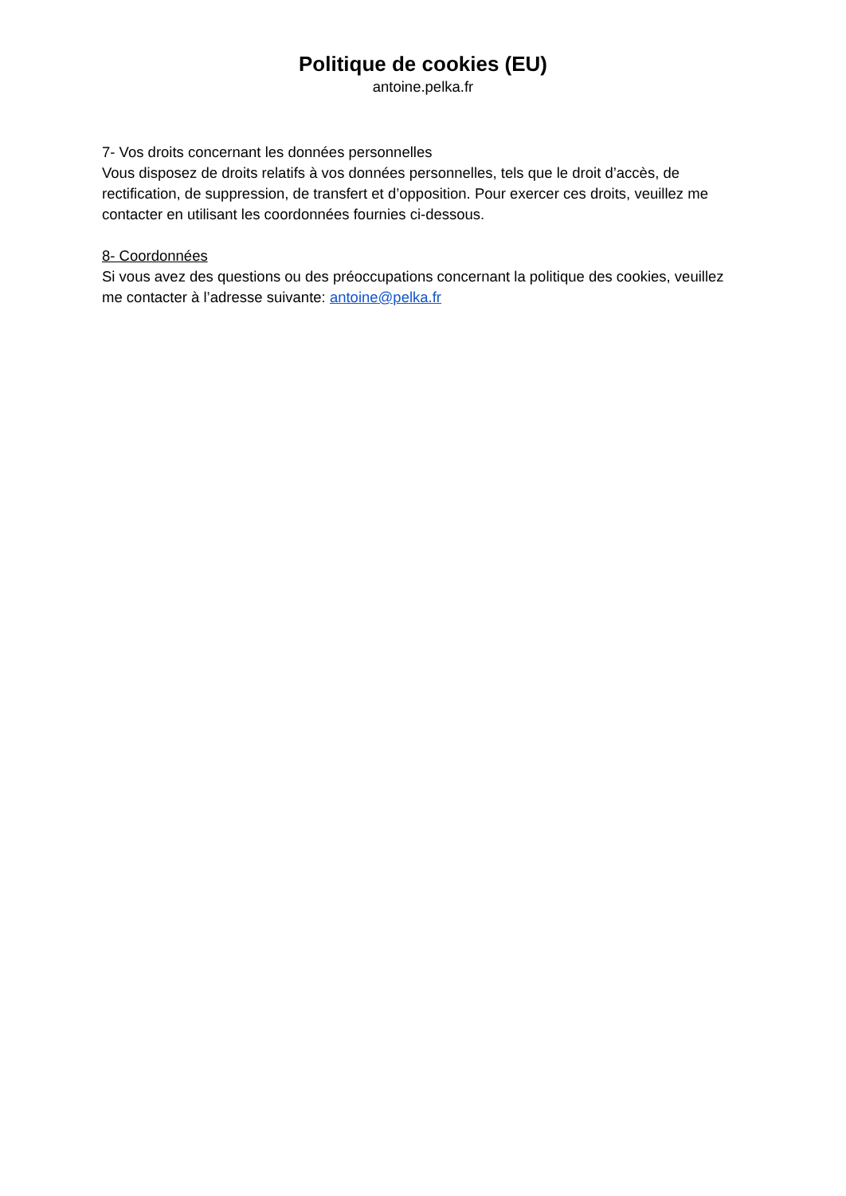Politique de cookies (EU)
antoine.pelka.fr
7- Vos droits concernant les données personnelles
Vous disposez de droits relatifs à vos données personnelles, tels que le droit d’accès, de rectification, de suppression, de transfert et d’opposition. Pour exercer ces droits, veuillez me contacter en utilisant les coordonnées fournies ci-dessous.
8- Coordonnées
Si vous avez des questions ou des préoccupations concernant la politique des cookies, veuillez me contacter à l’adresse suivante: antoine@pelka.fr